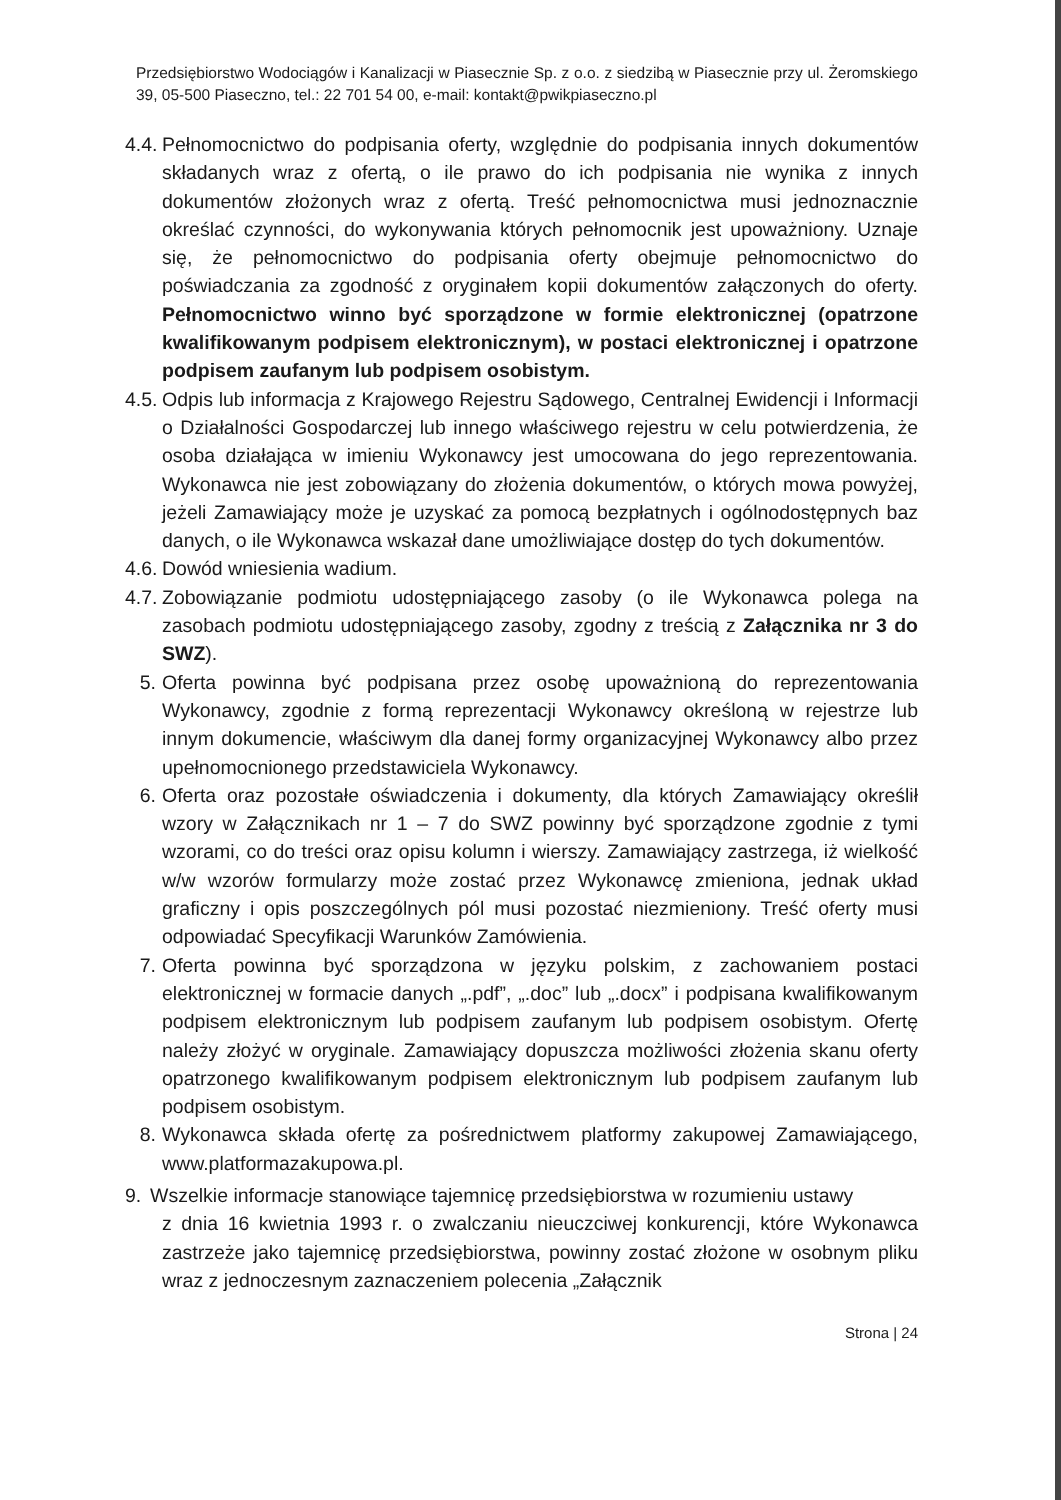Przedsiębiorstwo Wodociągów i Kanalizacji w Piasecznie Sp. z o.o. z siedzibą w Piasecznie przy ul. Żeromskiego 39, 05-500 Piaseczno, tel.: 22 701 54 00, e-mail: kontakt@pwikpiaseczno.pl
4.4. Pełnomocnictwo do podpisania oferty, względnie do podpisania innych dokumentów składanych wraz z ofertą, o ile prawo do ich podpisania nie wynika z innych dokumentów złożonych wraz z ofertą. Treść pełnomocnictwa musi jednoznacznie określać czynności, do wykonywania których pełnomocnik jest upoważniony. Uznaje się, że pełnomocnictwo do podpisania oferty obejmuje pełnomocnictwo do poświadczania za zgodność z oryginałem kopii dokumentów załączonych do oferty. Pełnomocnictwo winno być sporządzone w formie elektronicznej (opatrzone kwalifikowanym podpisem elektronicznym), w postaci elektronicznej i opatrzone podpisem zaufanym lub podpisem osobistym.
4.5. Odpis lub informacja z Krajowego Rejestru Sądowego, Centralnej Ewidencji i Informacji o Działalności Gospodarczej lub innego właściwego rejestru w celu potwierdzenia, że osoba działająca w imieniu Wykonawcy jest umocowana do jego reprezentowania. Wykonawca nie jest zobowiązany do złożenia dokumentów, o których mowa powyżej, jeżeli Zamawiający może je uzyskać za pomocą bezpłatnych i ogólnodostępnych baz danych, o ile Wykonawca wskazał dane umożliwiające dostęp do tych dokumentów.
4.6. Dowód wniesienia wadium.
4.7. Zobowiązanie podmiotu udostępniającego zasoby (o ile Wykonawca polega na zasobach podmiotu udostępniającego zasoby, zgodny z treścią z Załącznika nr 3 do SWZ).
5. Oferta powinna być podpisana przez osobę upoważnioną do reprezentowania Wykonawcy, zgodnie z formą reprezentacji Wykonawcy określoną w rejestrze lub innym dokumencie, właściwym dla danej formy organizacyjnej Wykonawcy albo przez upełnomocnionego przedstawiciela Wykonawcy.
6. Oferta oraz pozostałe oświadczenia i dokumenty, dla których Zamawiający określił wzory w Załącznikach nr 1 – 7 do SWZ powinny być sporządzone zgodnie z tymi wzorami, co do treści oraz opisu kolumn i wierszy. Zamawiający zastrzega, iż wielkość w/w wzorów formularzy może zostać przez Wykonawcę zmieniona, jednak układ graficzny i opis poszczególnych pól musi pozostać niezmieniony. Treść oferty musi odpowiadać Specyfikacji Warunków Zamówienia.
7. Oferta powinna być sporządzona w języku polskim, z zachowaniem postaci elektronicznej w formacie danych „.pdf”, „.doc” lub „.docx” i podpisana kwalifikowanym podpisem elektronicznym lub podpisem zaufanym lub podpisem osobistym. Ofertę należy złożyć w oryginale. Zamawiający dopuszcza możliwości złożenia skanu oferty opatrzonego kwalifikowanym podpisem elektronicznym lub podpisem zaufanym lub podpisem osobistym.
8. Wykonawca składa ofertę za pośrednictwem platformy zakupowej Zamawiającego, www.platformazakupowa.pl.
9. Wszelkie informacje stanowiące tajemnicę przedsiębiorstwa w rozumieniu ustawy
z dnia 16 kwietnia 1993 r. o zwalczaniu nieuczciwej konkurencji, które Wykonawca zastrzeże jako tajemnicę przedsiębiorstwa, powinny zostać złożone w osobnym pliku wraz z jednoczesnym zaznaczeniem polecenia „Załącznik
Strona | 24